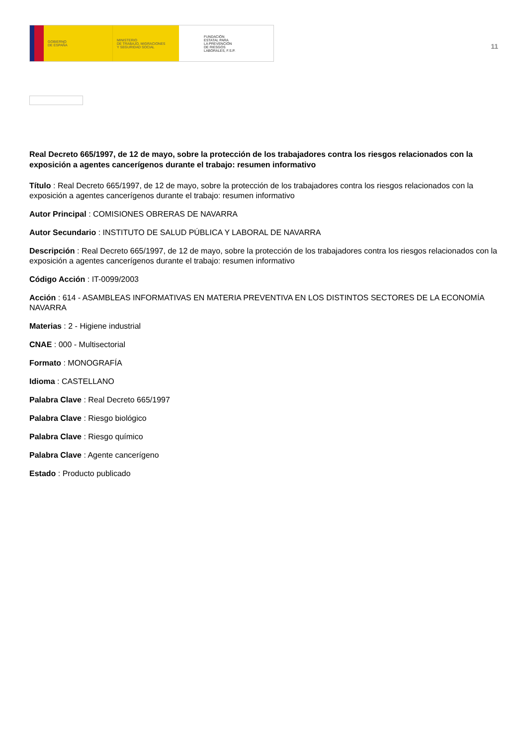GOBIERNO
DE ESPAÑA
MINISTERIO
DE TRABAJO, MIGRACIONES
Y SEGURIDAD SOCIAL
FUNDACIÓN
ESTATAL PARA
LA PREVENCIÓN
DE RIESGOS
LABORALES, F.S.P.
11
Real Decreto 665/1997, de 12 de mayo, sobre la protección de los trabajadores contra los riesgos relacionados con la exposición a agentes cancerígenos durante el trabajo: resumen informativo
Título : Real Decreto 665/1997, de 12 de mayo, sobre la protección de los trabajadores contra los riesgos relacionados con la exposición a agentes cancerígenos durante el trabajo: resumen informativo
Autor Principal : COMISIONES OBRERAS DE NAVARRA
Autor Secundario : INSTITUTO DE SALUD PÚBLICA Y LABORAL DE NAVARRA
Descripción : Real Decreto 665/1997, de 12 de mayo, sobre la protección de los trabajadores contra los riesgos relacionados con la exposición a agentes cancerígenos durante el trabajo: resumen informativo
Código Acción : IT-0099/2003
Acción : 614 - ASAMBLEAS INFORMATIVAS EN MATERIA PREVENTIVA EN LOS DISTINTOS SECTORES DE LA ECONOMÍA NAVARRA
Materias : 2 - Higiene industrial
CNAE : 000 - Multisectorial
Formato : MONOGRAFÍA
Idioma : CASTELLANO
Palabra Clave : Real Decreto 665/1997
Palabra Clave : Riesgo biológico
Palabra Clave : Riesgo químico
Palabra Clave : Agente cancerígeno
Estado : Producto publicado